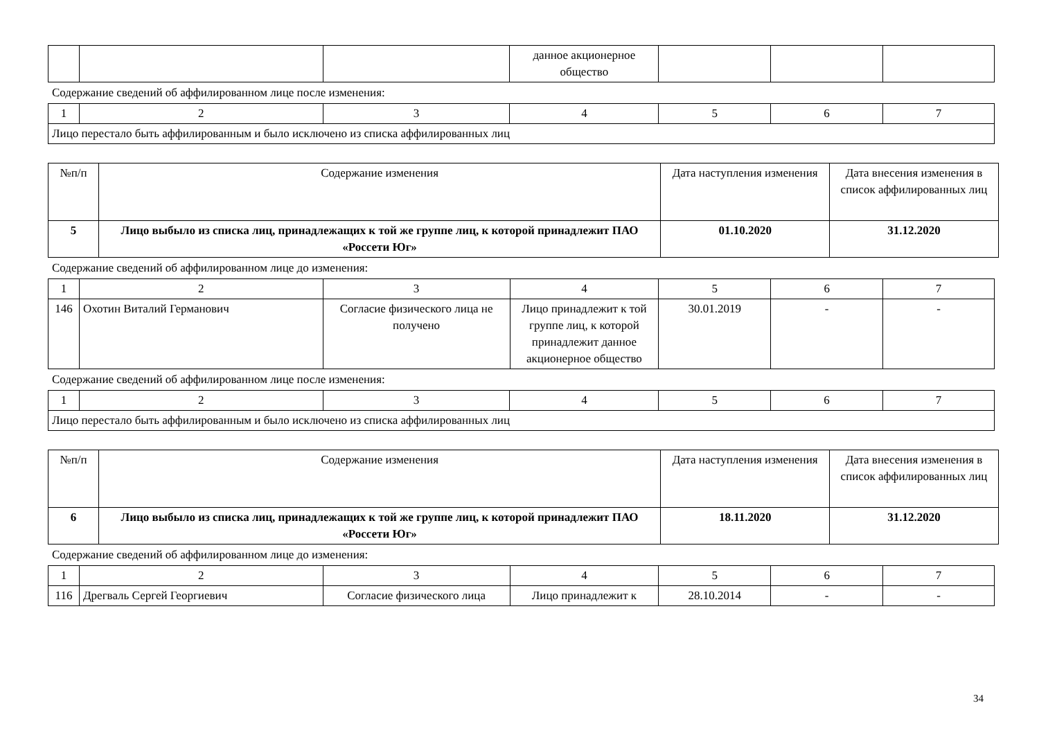| | | | данное акционерное общество | | | |
Содержание сведений об аффилированном лице после изменения:
| 1 | 2 | 3 | 4 | 5 | 6 | 7 |
| Лицо перестало быть аффилированным и было исключено из списка аффилированных лиц | | | | | | |
| №п/п | Содержание изменения | Дата наступления изменения | Дата внесения изменения в список аффилированных лиц |
| --- | --- | --- | --- |
| 5 | Лицо выбыло из списка лиц, принадлежащих к той же группе лиц, к которой принадлежит ПАО «Россети Юг» | 01.10.2020 | 31.12.2020 |
Содержание сведений об аффилированном лице до изменения:
| 1 | 2 | 3 | 4 | 5 | 6 | 7 |
| 146 | Охотин Виталий Германович | Согласие физического лица не получено | Лицо принадлежит к той группе лиц, к которой принадлежит данное акционерное общество | 30.01.2019 | - | - |
Содержание сведений об аффилированном лице после изменения:
| 1 | 2 | 3 | 4 | 5 | 6 | 7 |
| Лицо перестало быть аффилированным и было исключено из списка аффилированных лиц | | | | | | |
| №п/п | Содержание изменения | Дата наступления изменения | Дата внесения изменения в список аффилированных лиц |
| --- | --- | --- | --- |
| 6 | Лицо выбыло из списка лиц, принадлежащих к той же группе лиц, к которой принадлежит ПАО «Россети Юг» | 18.11.2020 | 31.12.2020 |
Содержание сведений об аффилированном лице до изменения:
| 1 | 2 | 3 | 4 | 5 | 6 | 7 |
| 116 | Дрегваль Сергей Георгиевич | Согласие физического лица | Лицо принадлежит к | 28.10.2014 | - | - |
34